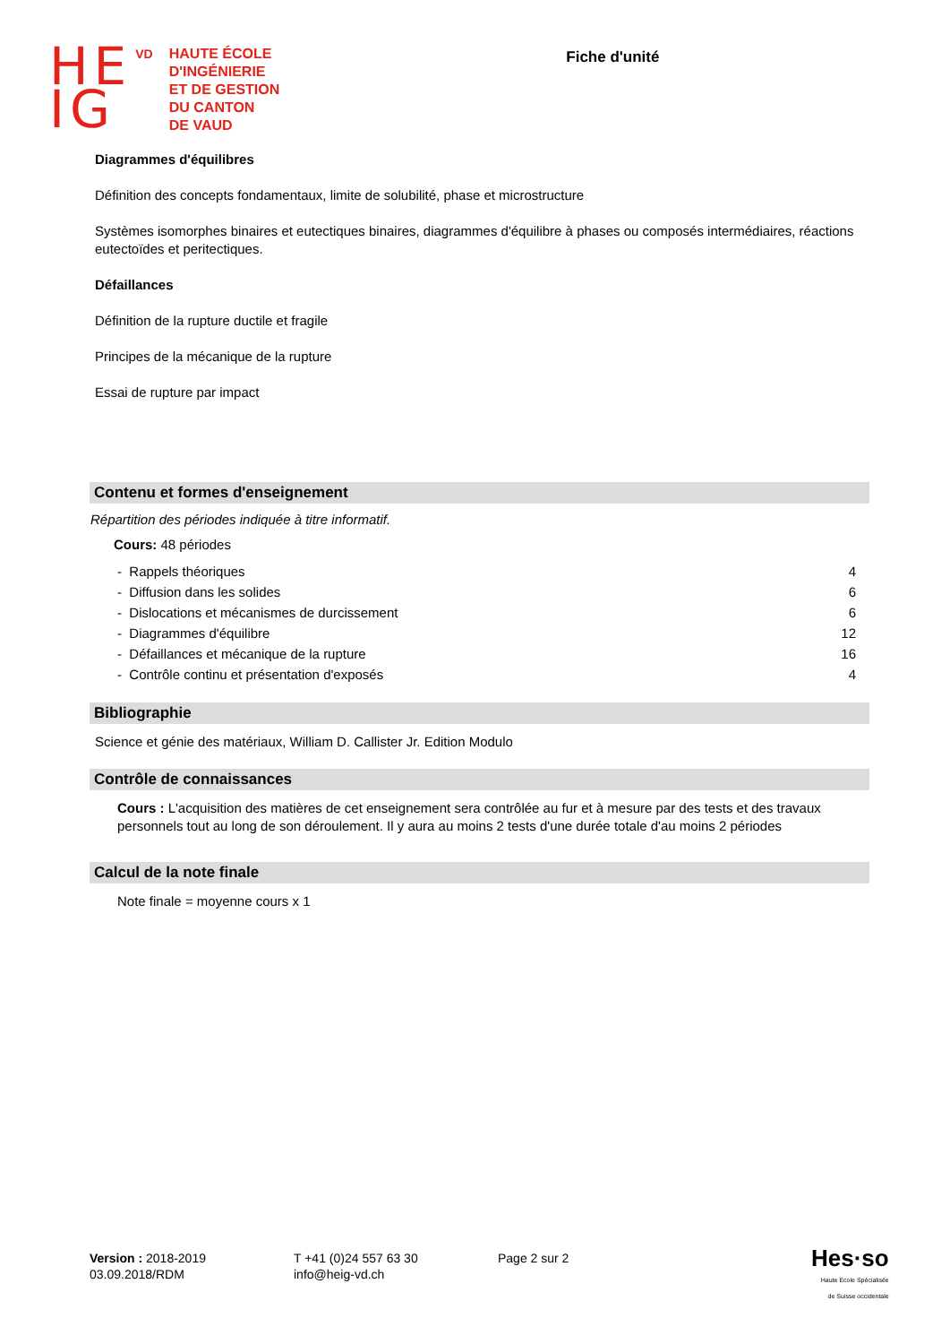HE
IG
VD
HAUTE ÉCOLE
D'INGÉNIERIE
ET DE GESTION
DU CANTON
DE VAUD
Fiche d'unité
Diagrammes d'équilibres
Définition des concepts fondamentaux, limite de solubilité, phase et microstructure
Systèmes isomorphes binaires et eutectiques binaires, diagrammes d'équilibre à phases ou composés intermédiaires, réactions eutectoïdes et peritectiques.
Défaillances
Définition de la rupture ductile et fragile
Principes de la mécanique de la rupture
Essai de rupture par impact
Contenu et formes d'enseignement
Répartition des périodes indiquée à titre informatif.
Cours: 48 périodes
| - Rappels théoriques | 4 |
| - Diffusion dans les solides | 6 |
| - Dislocations et mécanismes de durcissement | 6 |
| - Diagrammes d'équilibre | 12 |
| - Défaillances et mécanique de la rupture | 16 |
| - Contrôle continu et présentation d'exposés | 4 |
Bibliographie
Science et génie des matériaux, William D. Callister Jr. Edition Modulo
Contrôle de connaissances
Cours : L'acquisition des matières de cet enseignement sera contrôlée au fur et à mesure par des tests et des travaux personnels tout au long de son déroulement. Il y aura au moins 2 tests d'une durée totale d'au moins 2 périodes
Calcul de la note finale
Note finale = moyenne cours x 1
Version : 2018-2019
03.09.2018/RDM
T +41 (0)24 557 63 30
info@heig-vd.ch
Page 2 sur 2
Hes·so
Haute Ecole Spécialisée
de Suisse occidentale